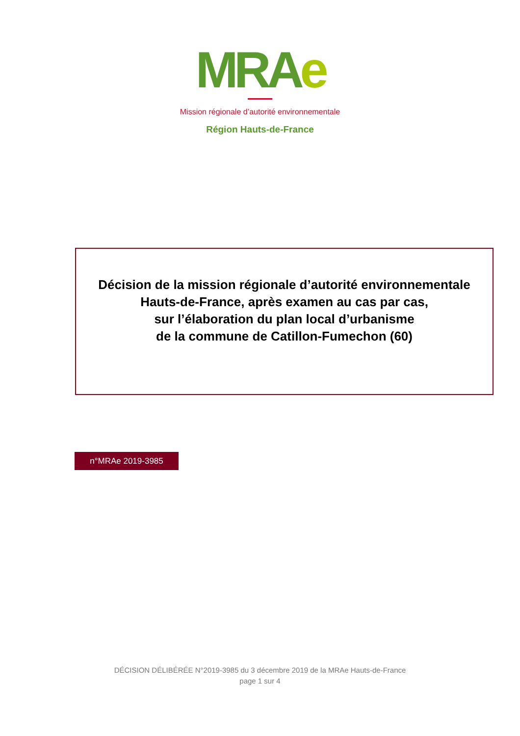MRAe
Mission régionale d’autorité environnementale
Région Hauts-de-France
Décision de la mission régionale d’autorité environnementale
Hauts-de-France, après examen au cas par cas,
sur l’élaboration du plan local d’urbanisme
de la commune de Catillon-Fumechon (60)
n°MRAe 2019-3985
DÉCISION DÉLIBÉRÉE N°2019-3985 du 3 décembre 2019 de la MRAe Hauts-de-France
page 1 sur 4